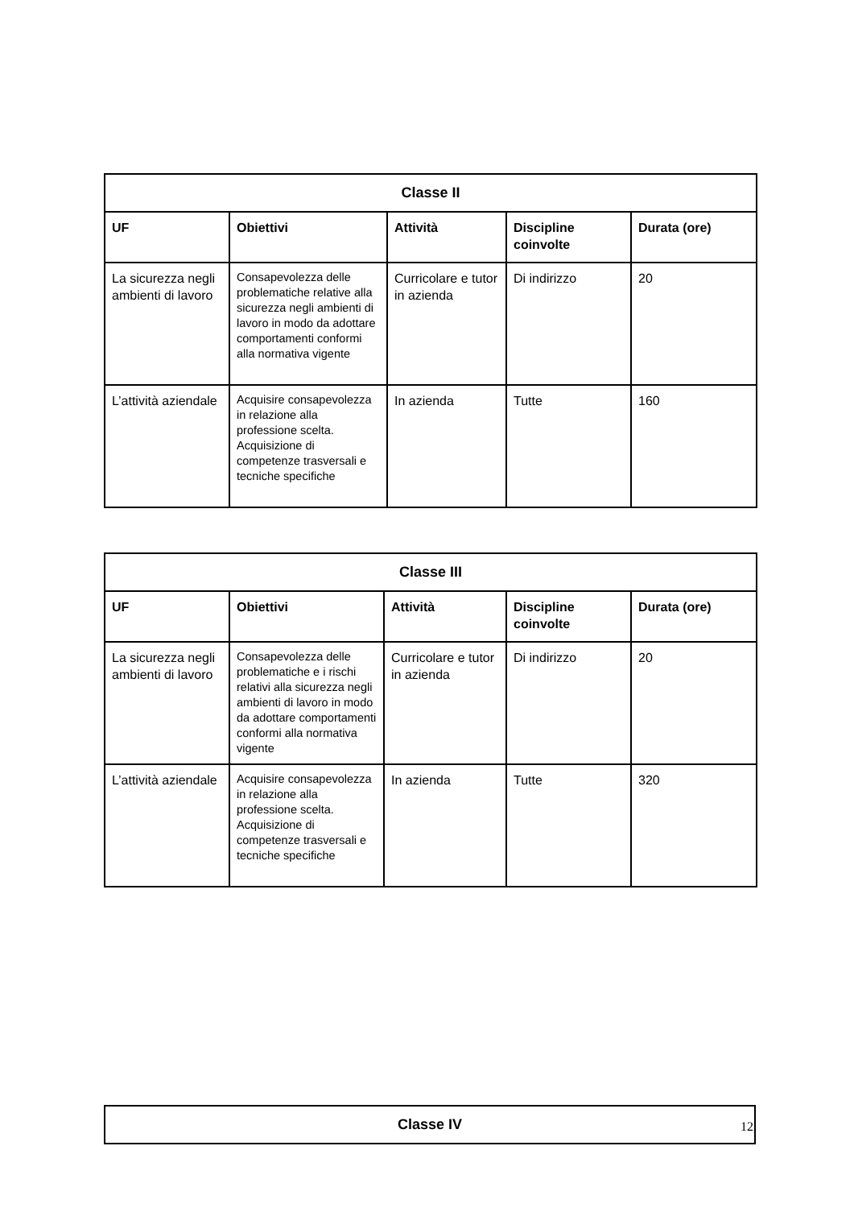| Classe II | | | | |
| --- | --- | --- | --- | --- |
| UF | Obiettivi | Attività | Discipline coinvolte | Durata (ore) |
| La sicurezza negli ambienti di lavoro | Consapevolezza delle problematiche relative alla sicurezza negli ambienti di lavoro in modo da adottare comportamenti conformi alla normativa vigente | Curricolare e tutor in azienda | Di indirizzo | 20 |
| L’attività aziendale | Acquisire consapevolezza in relazione alla professione scelta. Acquisizione di competenze trasversali e tecniche specifiche | In azienda | Tutte | 160 |
| Classe III | | | | |
| --- | --- | --- | --- | --- |
| UF | Obiettivi | Attività | Discipline coinvolte | Durata (ore) |
| La sicurezza negli ambienti di lavoro | Consapevolezza delle problematiche e i rischi relativi alla sicurezza negli ambienti di lavoro in modo da adottare comportamenti conformi alla normativa vigente | Curricolare e tutor in azienda | Di indirizzo | 20 |
| L’attività aziendale | Acquisire consapevolezza in relazione alla professione scelta. Acquisizione di competenze trasversali e tecniche specifiche | In azienda | Tutte | 320 |
| Classe IV |
| --- |
12